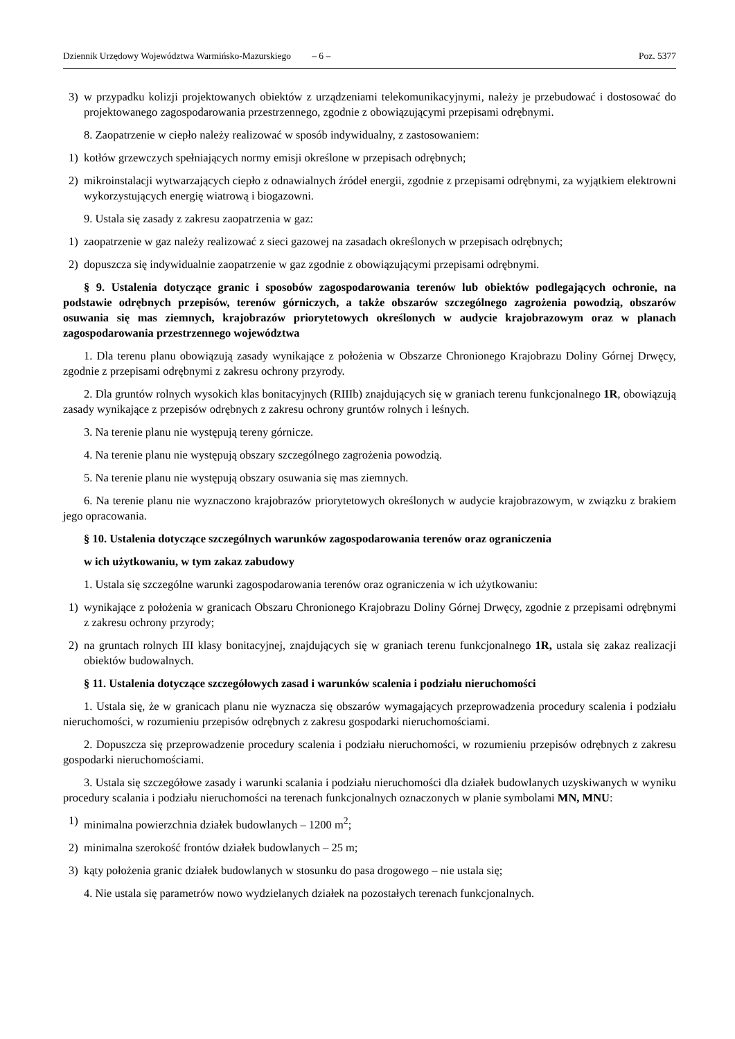Dziennik Urzędowy Województwa Warmińsko-Mazurskiego – 6 – Poz. 5377
3) w przypadku kolizji projektowanych obiektów z urządzeniami telekomunikacyjnymi, należy je przebudować i dostosować do projektowanego zagospodarowania przestrzennego, zgodnie z obowiązującymi przepisami odrębnymi.
8. Zaopatrzenie w ciepło należy realizować w sposób indywidualny, z zastosowaniem:
1) kotłów grzewczych spełniających normy emisji określone w przepisach odrębnych;
2) mikroinstalacji wytwarzających ciepło z odnawialnych źródeł energii, zgodnie z przepisami odrębnymi, za wyjątkiem elektrowni wykorzystujących energię wiatrową i biogazowni.
9. Ustala się zasady z zakresu zaopatrzenia w gaz:
1) zaopatrzenie w gaz należy realizować z sieci gazowej na zasadach określonych w przepisach odrębnych;
2) dopuszcza się indywidualnie zaopatrzenie w gaz zgodnie z obowiązującymi przepisami odrębnymi.
§ 9. Ustalenia dotyczące granic i sposobów zagospodarowania terenów lub obiektów podlegających ochronie, na podstawie odrębnych przepisów, terenów górniczych, a także obszarów szczególnego zagrożenia powodzią, obszarów osuwania się mas ziemnych, krajobrazów priorytetowych określonych w audycie krajobrazowym oraz w planach zagospodarowania przestrzennego województwa
1. Dla terenu planu obowiązują zasady wynikające z położenia w Obszarze Chronionego Krajobrazu Doliny Górnej Drwęcy, zgodnie z przepisami odrębnymi z zakresu ochrony przyrody.
2. Dla gruntów rolnych wysokich klas bonitacyjnych (RIIIb) znajdujących się w graniach terenu funkcjonalnego 1R, obowiązują zasady wynikające z przepisów odrębnych z zakresu ochrony gruntów rolnych i leśnych.
3. Na terenie planu nie występują tereny górnicze.
4. Na terenie planu nie występują obszary szczególnego zagrożenia powodzią.
5. Na terenie planu nie występują obszary osuwania się mas ziemnych.
6. Na terenie planu nie wyznaczono krajobrazów priorytetowych określonych w audycie krajobrazowym, w związku z brakiem jego opracowania.
§ 10. Ustalenia dotyczące szczególnych warunków zagospodarowania terenów oraz ograniczenia
w ich użytkowaniu, w tym zakaz zabudowy
1. Ustala się szczególne warunki zagospodarowania terenów oraz ograniczenia w ich użytkowaniu:
1) wynikające z położenia w granicach Obszaru Chronionego Krajobrazu Doliny Górnej Drwęcy, zgodnie z przepisami odrębnymi z zakresu ochrony przyrody;
2) na gruntach rolnych III klasy bonitacyjnej, znajdujących się w graniach terenu funkcjonalnego 1R, ustala się zakaz realizacji obiektów budowalnych.
§ 11. Ustalenia dotyczące szczegółowych zasad i warunków scalenia i podziału nieruchomości
1. Ustala się, że w granicach planu nie wyznacza się obszarów wymagających przeprowadzenia procedury scalenia i podziału nieruchomości, w rozumieniu przepisów odrębnych z zakresu gospodarki nieruchomościami.
2. Dopuszcza się przeprowadzenie procedury scalenia i podziału nieruchomości, w rozumieniu przepisów odrębnych z zakresu gospodarki nieruchomościami.
3. Ustala się szczegółowe zasady i warunki scalania i podziału nieruchomości dla działek budowlanych uzyskiwanych w wyniku procedury scalania i podziału nieruchomości na terenach funkcjonalnych oznaczonych w planie symbolami MN, MNU:
1) minimalna powierzchnia działek budowlanych – 1200 m<sup>2</sup>;
2) minimalna szerokość frontów działek budowlanych – 25 m;
3) kąty położenia granic działek budowlanych w stosunku do pasa drogowego – nie ustala się;
4. Nie ustala się parametrów nowo wydzielanych działek na pozostałych terenach funkcjonalnych.